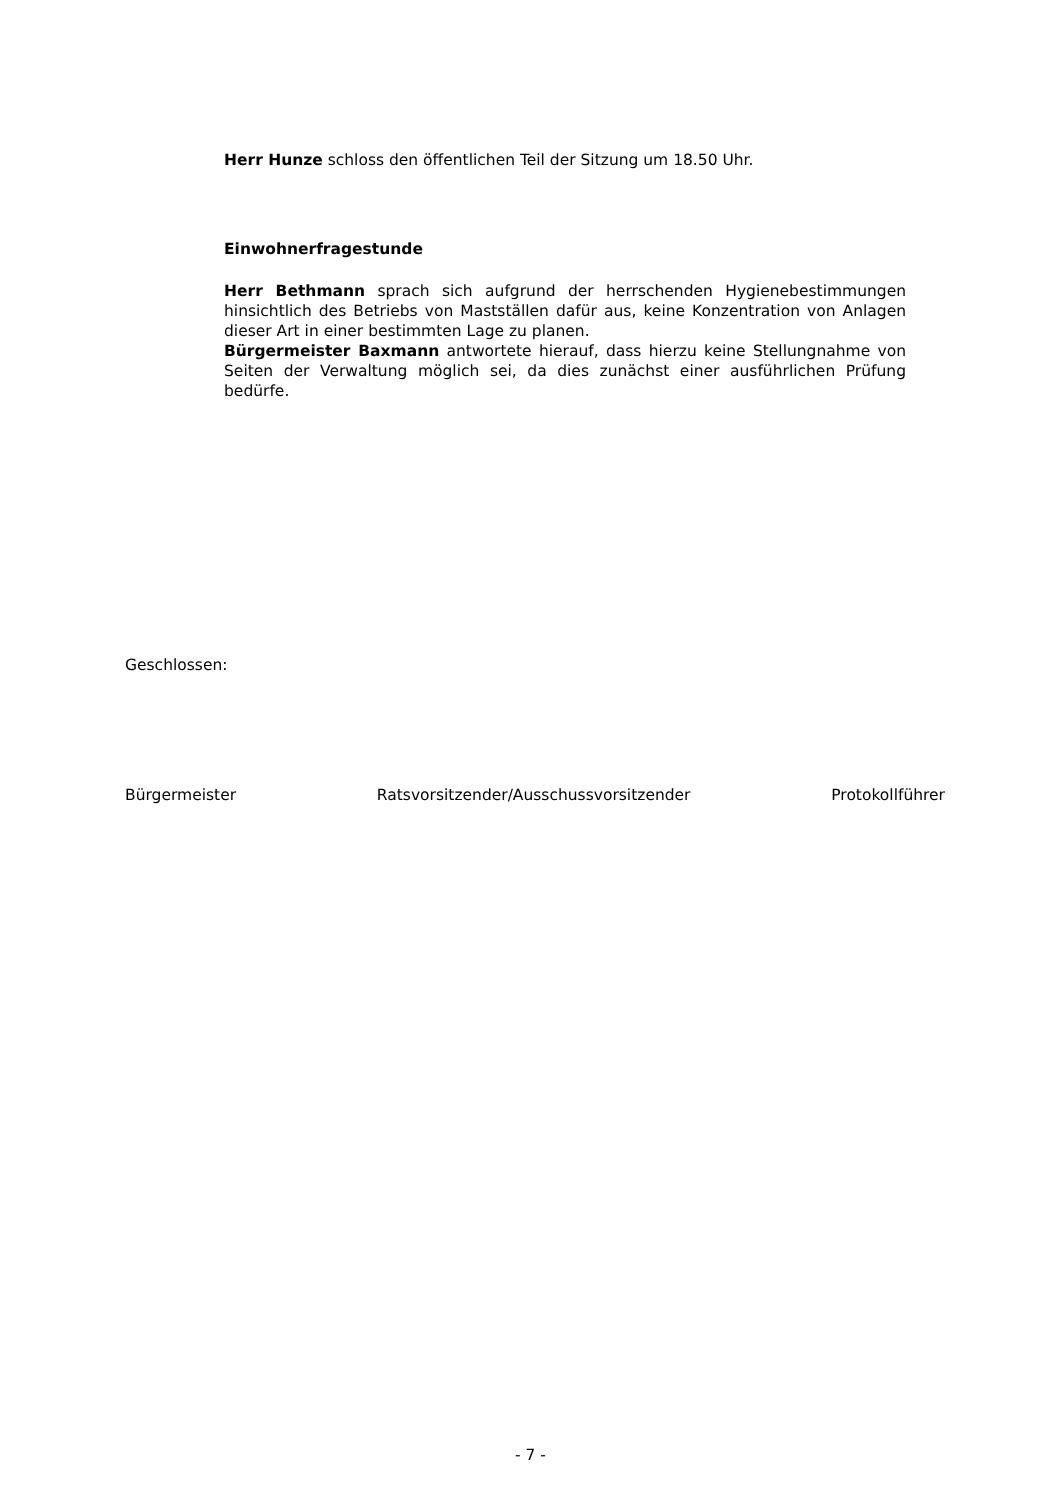Herr Hunze schloss den öffentlichen Teil der Sitzung um 18.50 Uhr.
Einwohnerfragestunde
Herr Bethmann sprach sich aufgrund der herrschenden Hygienebestim­mungen hinsichtlich des Betriebs von Mastställen dafür aus, keine Konzent­ration von Anlagen dieser Art in einer bestimmten Lage zu planen.
Bürgermeister Baxmann antwortete hierauf, dass hierzu keine Stellung­nahme von Seiten der Verwaltung möglich sei, da dies zunächst einer aus­führlichen Prüfung bedürfe.
Geschlossen:
Bürgermeister Ratsvorsitzender/Ausschussvorsitzender Protokollführer
- 7 -